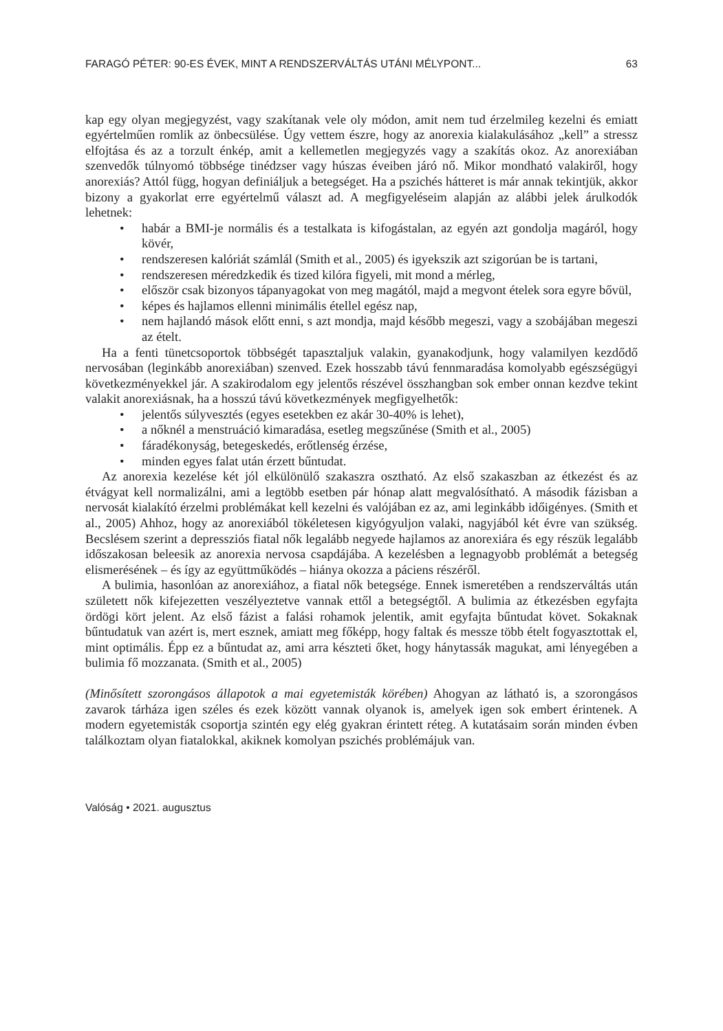FARAGÓ PÉTER: 90-ES ÉVEK, MINT A RENDSZERVÁLTÁS UTÁNI MÉLYPONT... 63
kap egy olyan megjegyzést, vagy szakítanak vele oly módon, amit nem tud érzelmileg kezelni és emiatt egyértelműen romlik az önbecsülése. Úgy vettem észre, hogy az anorexia kialakulásához „kell” a stressz elfojtása és az a torzult énkép, amit a kellemetlen megjegyzés vagy a szakítás okoz. Az anorexiában szenvedők túlnyomó többsége tinédzser vagy húszas éveiben járó nő. Mikor mondható valakiről, hogy anorexiás? Attól függ, hogyan definiáljuk a betegséget. Ha a pszichés hátteret is már annak tekintjük, akkor bizony a gyakorlat erre egyértelmű választ ad. A megfigyeléseim alapján az alábbi jelek árulkodók lehetnek:
• habár a BMI-je normális és a testalkata is kifogástalan, az egyén azt gondolja magáról, hogy kövér,
• rendszeresen kalóriát számlál (Smith et al., 2005) és igyekszik azt szigorúan be is tartani,
• rendszeresen méredzkedik és tized kilóra figyeli, mit mond a mérleg,
• először csak bizonyos tápanyagokat von meg magától, majd a megvont ételek sora egyre bővül,
• képes és hajlamos ellenni minimális étellel egész nap,
• nem hajlandó mások előtt enni, s azt mondja, majd később megeszi, vagy a szobájában megeszi az ételt.
Ha a fenti tünetcsoportok többségét tapasztaljuk valakin, gyanakodjunk, hogy valamilyen kezdődő nervosában (leginkább anorexiában) szenved. Ezek hosszabb távú fennmaradása komolyabb egészségügyi következményekkel jár. A szakirodalom egy jelentős részével összhangban sok ember onnan kezdve tekint valakit anorexiásnak, ha a hosszú távú következmények megfigyelhetők:
• jelentős súlyvesztés (egyes esetekben ez akár 30-40% is lehet),
• a nőknél a menstruáció kimaradása, esetleg megszűnése (Smith et al., 2005)
• fáradékonyság, betegeskedés, erőtlenség érzése,
• minden egyes falat után érzett bűntudat.
Az anorexia kezelése két jól elkülönülő szakaszra osztható. Az első szakaszban az étkezést és az étvágyat kell normalizálni, ami a legtöbb esetben pár hónap alatt megvalósítható. A második fázisban a nervosát kialakító érzelmi problémákat kell kezelni és valójában ez az, ami leginkább időigényes. (Smith et al., 2005) Ahhoz, hogy az anorexiából tökéletesen kigyógyuljon valaki, nagyjából két évre van szükség. Becslésem szerint a depressziós fiatal nők legalább negyede hajlamos az anorexiára és egy részük legalább időszakosan beleesik az anorexia nervosa csapdájába. A kezelésben a legnagyobb problémát a betegség elismerésének – és így az együttműködés – hiánya okozza a páciens részéről.
A bulimia, hasonlóan az anorexiához, a fiatal nők betegsége. Ennek ismeretében a rendszerváltás után született nők kifejezetten veszélyeztetve vannak ettől a betegségtől. A bulimia az étkezésben egyfajta ördögi kört jelent. Az első fázist a falási rohamok jelentik, amit egyfajta bűntudat követ. Sokaknak bűntudatuk van azért is, mert esznek, amiatt meg főképp, hogy faltak és messze több ételt fogyasztottak el, mint optimális. Épp ez a bűntudat az, ami arra készteti őket, hogy hánytassák magukat, ami lényegében a bulimia fő mozzanata. (Smith et al., 2005)
(Minősített szorongásos állapotok a mai egyetemisták körében) Ahogyan az látható is, a szorongásos zavarok tárháza igen széles és ezek között vannak olyanok is, amelyek igen sok embert érintenek. A modern egyetemisták csoportja szintén egy elég gyakran érintett réteg. A kutatásaim során minden évben találkoztam olyan fiatalokkal, akiknek komolyan pszichés problémájuk van.
Valóság • 2021. augusztus